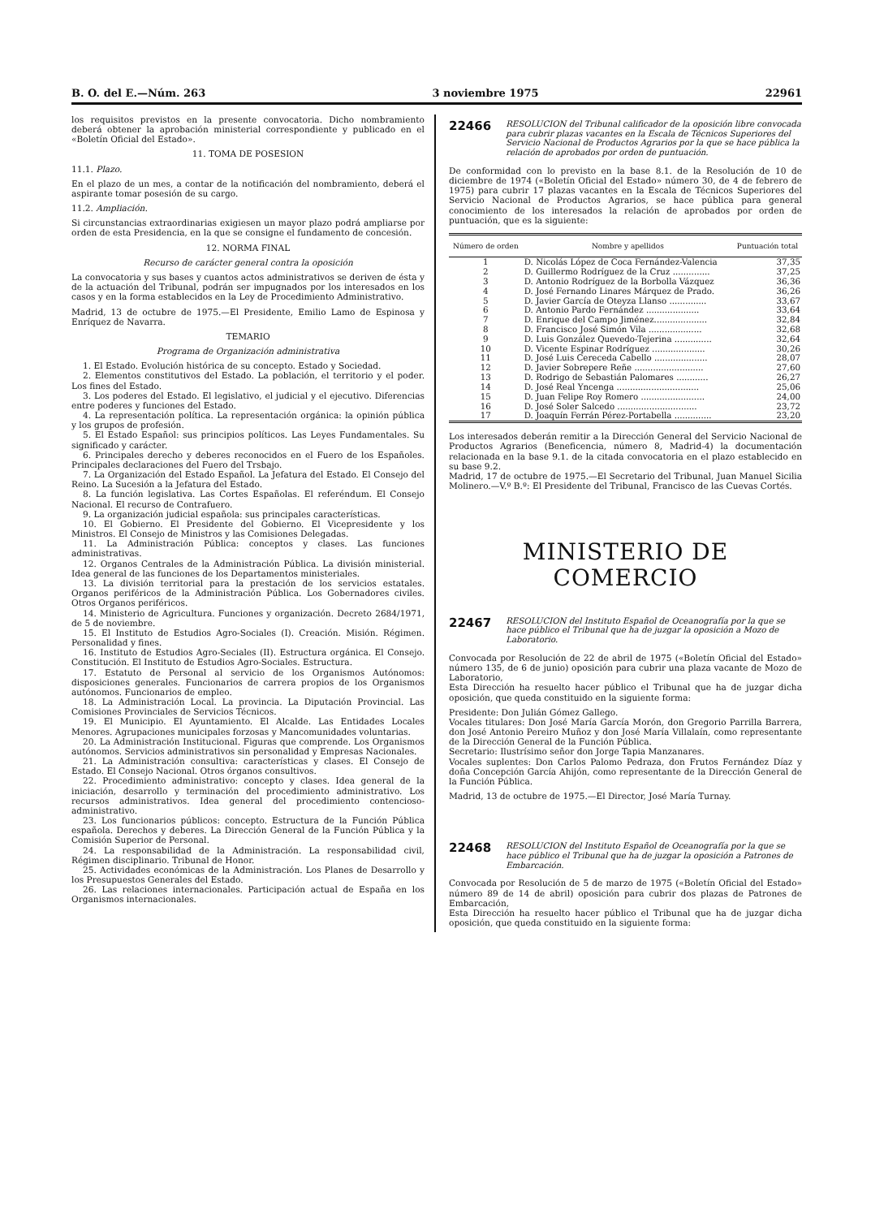B. O. del E.—Núm. 263 3 noviembre 1975 22961
los requisitos previstos en la presente convocatoria. Dicho nombramiento deberá obtener la aprobación ministerial correspondiente y publicado en el «Boletín Oficial del Estado».
11. TOMA DE POSESION
11.1. Plazo.
En el plazo de un mes, a contar de la notificación del nombramiento, deberá el aspirante tomar posesión de su cargo.
11.2. Ampliación.
Si circunstancias extraordinarias exigiesen un mayor plazo podrá ampliarse por orden de esta Presidencia, en la que se consigne el fundamento de concesión.
12. NORMA FINAL
Recurso de carácter general contra la oposición
La convocatoria y sus bases y cuantos actos administrativos se deriven de ésta y de la actuación del Tribunal, podrán ser impugnados por los interesados en los casos y en la forma establecidos en la Ley de Procedimiento Administrativo.
Madrid, 13 de octubre de 1975.—El Presidente, Emilio Lamo de Espinosa y Enríquez de Navarra.
TEMARIO
Programa de Organización administrativa
1. El Estado. Evolución histórica de su concepto. Estado y Sociedad.
2. Elementos constitutivos del Estado. La población, el territorio y el poder. Los fines del Estado.
3. Los poderes del Estado. El legislativo, el judicial y el ejecutivo. Diferencias entre poderes y funciones del Estado.
4. La representación política. La representación orgánica: la opinión pública y los grupos de profesión.
5. El Estado Español: sus principios políticos. Las Leyes Fundamentales. Su significado y carácter.
6. Principales derecho y deberes reconocidos en el Fuero de los Españoles. Principales declaraciones del Fuero del Trsbajo.
7. La Organización del Estado Español. La Jefatura del Estado. El Consejo del Reino. La Sucesión a la Jefatura del Estado.
8. La función legislativa. Las Cortes Españolas. El referéndum. El Consejo Nacional. El recurso de Contrafuero.
9. La organización judicial española: sus principales características.
10. El Gobierno. El Presidente del Gobierno. El Vicepresidente y los Ministros. El Consejo de Ministros y las Comisiones Delegadas.
11. La Administración Pública: conceptos y clases. Las funciones administrativas.
12. Organos Centrales de la Administración Pública. La división ministerial. Idea general de las funciones de los Departamentos ministeriales.
13. La división territorial para la prestación de los servicios estatales. Organos periféricos de la Administración Pública. Los Gobernadores civiles. Otros Organos periféricos.
14. Ministerio de Agricultura. Funciones y organización. Decreto 2684/1971, de 5 de noviembre.
15. El Instituto de Estudios Agro-Sociales (I). Creación. Misión. Régimen. Personalidad y fines.
16. Instituto de Estudios Agro-Seciales (II). Estructura orgánica. El Consejo. Constitución. El Instituto de Estudios Agro-Sociales. Estructura.
17. Estatuto de Personal al servicio de los Organismos Autónomos: disposiciones generales. Funcionarios de carrera propios de los Organismos autónomos. Funcionarios de empleo.
18. La Administración Local. La provincia. La Diputación Provincial. Las Comisiones Provinciales de Servicios Técnicos.
19. El Municipio. El Ayuntamiento. El Alcalde. Las Entidades Locales Menores. Agrupaciones municipales forzosas y Mancomunidades voluntarias.
20. La Administración Institucional. Figuras que comprende. Los Organismos autónomos. Servicios administrativos sin personalidad y Empresas Nacionales.
21. La Administración consultiva: características y clases. El Consejo de Estado. El Consejo Nacional. Otros órganos consultivos.
22. Procedimiento administrativo: concepto y clases. Idea general de la iniciación, desarrollo y terminación del procedimiento administrativo. Los recursos administrativos. Idea general del procedimiento contencioso-administrativo.
23. Los funcionarios públicos: concepto. Estructura de la Función Pública española. Derechos y deberes. La Dirección General de la Función Pública y la Comisión Superior de Personal.
24. La responsabilidad de la Administración. La responsabilidad civil, Régimen disciplinario. Tribunal de Honor.
25. Actividades económicas de la Administración. Los Planes de Desarrollo y los Presupuestos Generales del Estado.
26. Las relaciones internacionales. Participación actual de España en los Organismos internacionales.
22466 RESOLUCION del Tribunal calificador de la oposición libre convocada para cubrir plazas vacantes en la Escala de Técnicos Superiores del Servicio Nacional de Productos Agrarios por la que se hace pública la relación de aprobados por orden de puntuación.
De conformidad con lo previsto en la base 8.1. de la Resolución de 10 de diciembre de 1974 («Boletín Oficial del Estado» número 30, de 4 de febrero de 1975) para cubrir 17 plazas vacantes en la Escala de Técnicos Superiores del Servicio Nacional de Productos Agrarios, se hace pública para general conocimiento de los interesados la relación de aprobados por orden de puntuación, que es la siguiente:
| Número de orden | Nombre y apellidos | Puntuación total |
| --- | --- | --- |
| 1 | D. Nicolás López de Coca Fernández-Valencia | 37,35 |
| 2 | D. Guillermo Rodríguez de la Cruz .............. | 37,25 |
| 3 | D. Antonio Rodríguez de la Borbolla Vázquez | 36,36 |
| 4 | D. José Fernando Linares Márquez de Prado. | 36,26 |
| 5 | D. Javier García de Oteyza Llanso .............. | 33,67 |
| 6 | D. Antonio Pardo Fernández .................... | 33,64 |
| 7 | D. Enrique del Campo Jiménez.................... | 32,84 |
| 8 | D. Francisco José Simón Vila .................... | 32,68 |
| 9 | D. Luis González Quevedo-Tejerina .............. | 32,64 |
| 10 | D. Vicente Espinar Rodríguez .................... | 30,26 |
| 11 | D. José Luis Cereceda Cabello .................... | 28,07 |
| 12 | D. Javier Sobrepere Reñe .......................... | 27,60 |
| 13 | D. Rodrigo de Sebastián Palomares ............ | 26,27 |
| 14 | D. José Real Yncenga ............................... | 25,06 |
| 15 | D. Juan Felipe Roy Romero ........................ | 24,00 |
| 16 | D. José Soler Salcedo .............................. | 23,72 |
| 17 | D. Joaquín Ferrán Pérez-Portabella .............. | 23,20 |
Los interesados deberán remitir a la Dirección General del Servicio Nacional de Productos Agrarios (Beneficencia, número 8, Madrid-4) la documentación relacionada en la base 9.1. de la citada convocatoria en el plazo establecido en su base 9.2.
Madrid, 17 de octubre de 1975.—El Secretario del Tribunal, Juan Manuel Sicilia Molinero.—V.º B.º: El Presidente del Tribunal, Francisco de las Cuevas Cortés.
MINISTERIO DE COMERCIO
22467 RESOLUCION del Instituto Español de Oceanografía por la que se hace público el Tribunal que ha de juzgar la oposición a Mozo de Laboratorio.
Convocada por Resolución de 22 de abril de 1975 («Boletín Oficial del Estado» número 135, de 6 de junio) oposición para cubrir una plaza vacante de Mozo de Laboratorio,
Esta Dirección ha resuelto hacer público el Tribunal que ha de juzgar dicha oposición, que queda constituido en la siguiente forma:
Presidente: Don Julián Gómez Gallego.
Vocales titulares: Don José María García Morón, don Gregorio Parrilla Barrera, don José Antonio Pereiro Muñoz y don José María Villalaín, como representante de la Dirección General de la Función Pública.
Secretario: Ilustrísimo señor don Jorge Tapia Manzanares.
Vocales suplentes: Don Carlos Palomo Pedraza, don Frutos Fernández Díaz y doña Concepción García Ahijón, como representante de la Dirección General de la Función Pública.
Madrid, 13 de octubre de 1975.—El Director, José María Turnay.
22468 RESOLUCION del Instituto Español de Oceanografía por la que se hace público el Tribunal que ha de juzgar la oposición a Patrones de Embarcación.
Convocada por Resolución de 5 de marzo de 1975 («Boletín Oficial del Estado» número 89 de 14 de abril) oposición para cubrir dos plazas de Patrones de Embarcación,
Esta Dirección ha resuelto hacer público el Tribunal que ha de juzgar dicha oposición, que queda constituido en la siguiente forma: